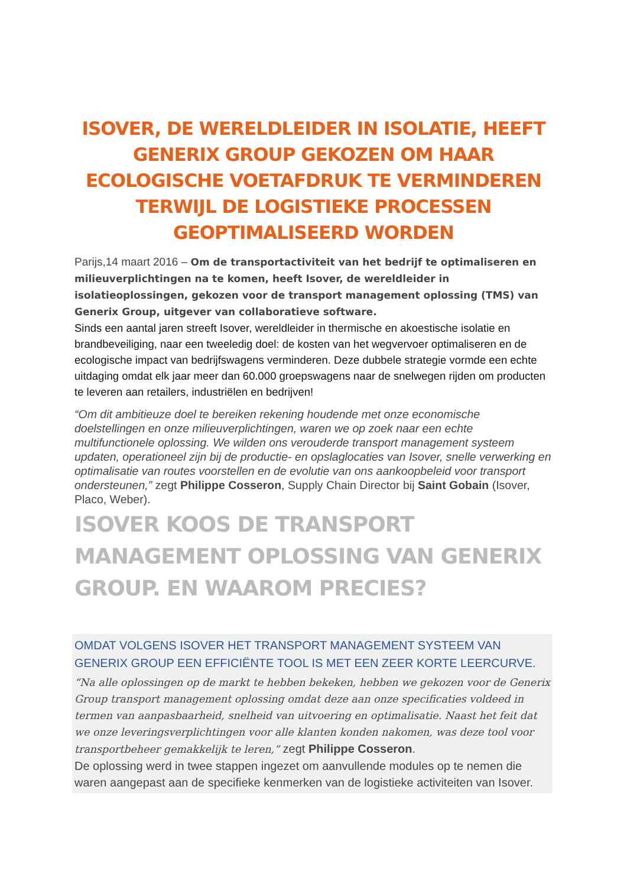ISOVER, DE WERELDLEIDER IN ISOLATIE, HEEFT GENERIX GROUP GEKOZEN OM HAAR ECOLOGISCHE VOETAFDRUK TE VERMINDEREN TERWIJL DE LOGISTIEKE PROCESSEN GEOPTIMALISEERD WORDEN
Parijs,14 maart 2016 – Om de transportactiviteit van het bedrijf te optimaliseren en milieuverplichtingen na te komen, heeft Isover, de wereldleider in isolatieoplossingen, gekozen voor de transport management oplossing (TMS) van Generix Group, uitgever van collaboratieve software.
Sinds een aantal jaren streeft Isover, wereldleider in thermische en akoestische isolatie en brandbeveiliging, naar een tweeledig doel: de kosten van het wegvervoer optimaliseren en de ecologische impact van bedrijfswagens verminderen. Deze dubbele strategie vormde een echte uitdaging omdat elk jaar meer dan 60.000 groepswagens naar de snelwegen rijden om producten te leveren aan retailers, industriëlen en bedrijven!
“Om dit ambitieuze doel te bereiken rekening houdende met onze economische doelstellingen en onze milieuverplichtingen, waren we op zoek naar een echte multifunctionele oplossing. We wilden ons verouderde transport management systeem updaten, operationeel zijn bij de productie- en opslaglocaties van Isover, snelle verwerking en optimalisatie van routes voorstellen en de evolutie van ons aankoopbeleid voor transport ondersteunen,” zegt Philippe Cosseron, Supply Chain Director bij Saint Gobain (Isover, Placo, Weber).
ISOVER KOOS DE TRANSPORT MANAGEMENT OPLOSSING VAN GENERIX GROUP. EN WAAROM PRECIES?
OMDAT VOLGENS ISOVER HET TRANSPORT MANAGEMENT SYSTEEM VAN GENERIX GROUP EEN EFFICIËNTE TOOL IS MET EEN ZEER KORTE LEERCURVE.
“Na alle oplossingen op de markt te hebben bekeken, hebben we gekozen voor de Generix Group transport management oplossing omdat deze aan onze specificaties voldeed in termen van aanpasbaarheid, snelheid van uitvoering en optimalisatie. Naast het feit dat we onze leveringsverplichtingen voor alle klanten konden nakomen, was deze tool voor transportbeheer gemakkelijk te leren,” zegt Philippe Cosseron.
De oplossing werd in twee stappen ingezet om aanvullende modules op te nemen die waren aangepast aan de specifieke kenmerken van de logistieke activiteiten van Isover.